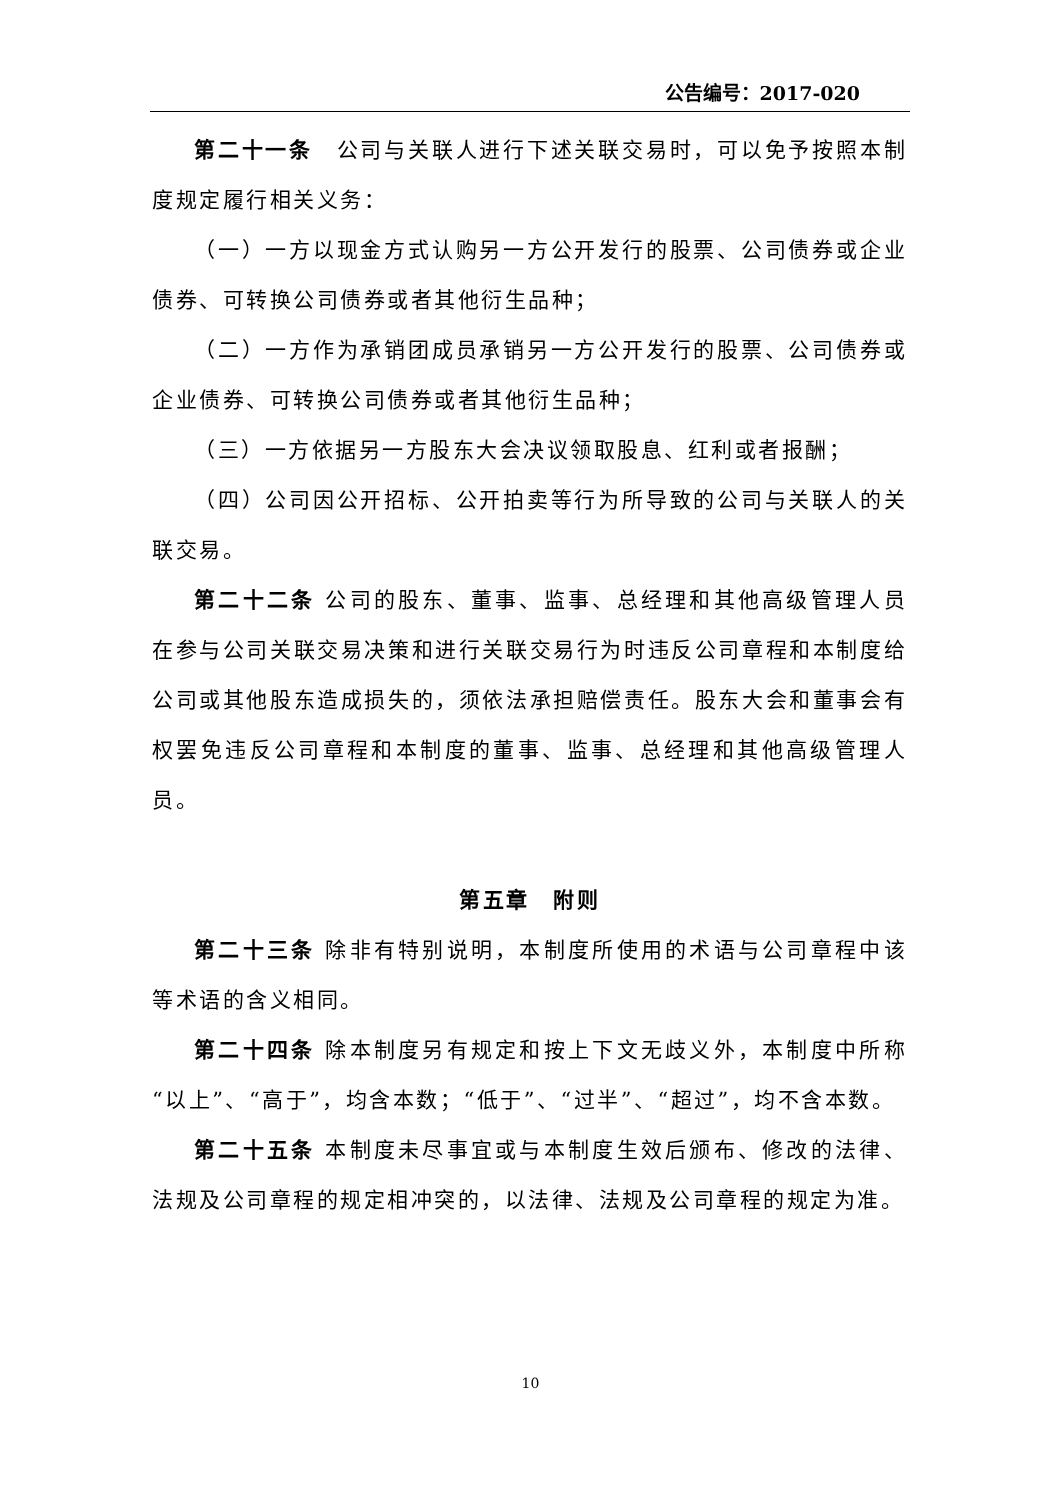公告编号：2017-020
第二十一条　公司与关联人进行下述关联交易时，可以免予按照本制度规定履行相关义务：
（一）一方以现金方式认购另一方公开发行的股票、公司债券或企业债券、可转换公司债券或者其他衍生品种；
（二）一方作为承销团成员承销另一方公开发行的股票、公司债券或企业债券、可转换公司债券或者其他衍生品种；
（三）一方依据另一方股东大会决议领取股息、红利或者报酬；
（四）公司因公开招标、公开拍卖等行为所导致的公司与关联人的关联交易。
第二十二条 公司的股东、董事、监事、总经理和其他高级管理人员在参与公司关联交易决策和进行关联交易行为时违反公司章程和本制度给公司或其他股东造成损失的，须依法承担赔偿责任。股东大会和董事会有权罢免违反公司章程和本制度的董事、监事、总经理和其他高级管理人员。
第五章　附则
第二十三条 除非有特别说明，本制度所使用的术语与公司章程中该等术语的含义相同。
第二十四条 除本制度另有规定和按上下文无歧义外，本制度中所称“以上”、“高于”，均含本数；“低于”、“过半”、“超过”，均不含本数。
第二十五条 本制度未尽事宜或与本制度生效后颁布、修改的法律、法规及公司章程的规定相冲突的，以法律、法规及公司章程的规定为准。
10